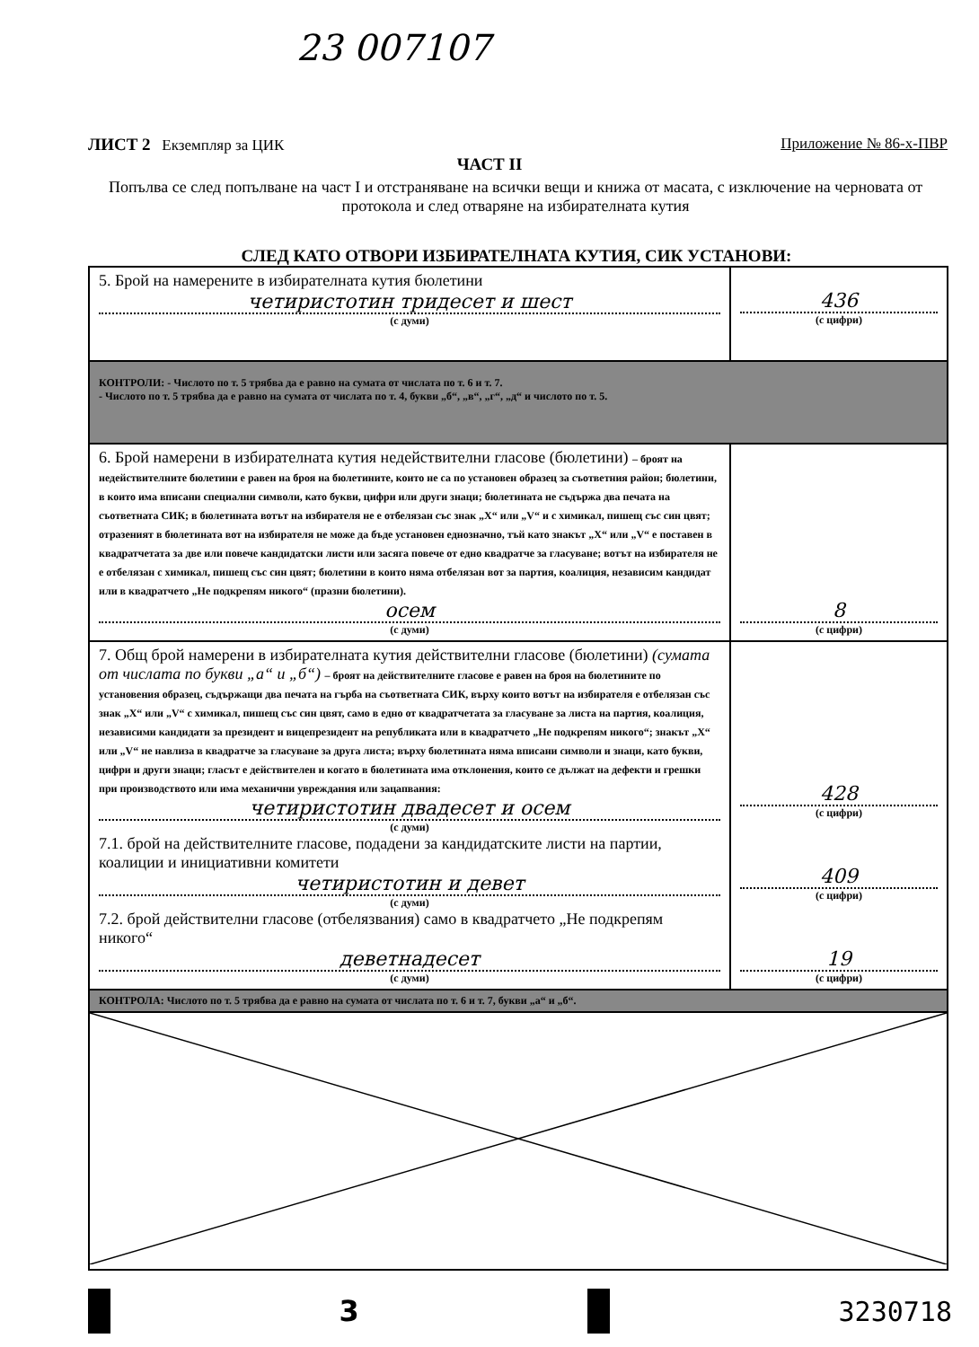23 007107
ЛИСТ 2 Екземпляр за ЦИК Приложение № 86-х-ПВР
ЧАСТ II
Попълва се след попълване на част I и отстраняване на всички вещи и книжа от масата, с изключение на черновата от протокола и след отваряне на избирателната кутия
СЛЕД КАТО ОТВОРИ ИЗБИРАТЕЛНАТА КУТИЯ, СИК УСТАНОВИ:
| 5. Брой на намерените в избирателната кутия бюлетини четиристотин тридесет и шест (с думи) | 436 (с цифри) |
| КОНТРОЛИ: - Числото по т. 5 трябва да е равно на сумата от числата по т. 6 и т. 7. - Числото по т. 5 трябва да е равно на сумата от числата по т. 4, букви „б“, „в“, „г“, „д“ и числото по т. 5. | |
| 6. Брой намерени в избирателната кутия недействителни гласове (бюлетини) – броят на недействителните бюлетини е равен на броя на бюлетините, които не са по установен образец за съответния район; бюлетини, в които има вписани специални символи, като букви, цифри или други знаци; бюлетината не съдържа два печата на съответната СИК; в бюлетината вотът на избирателя не е отбелязан със знак „X“ или „V“ и с химикал, пишещ със син цвят; отразеният в бюлетината вот на избирателя не може да бъде установен еднозначно, тъй като знакът „X“ или „V“ е поставен в квадратчетата за две или повече кандидатски листи или засяга повече от едно квадратче за гласуване; вотът на избирателя не е отбелязан с химикал, пишещ със син цвят; бюлетини в които няма отбелязан вот за партия, коалиция, независим кандидат или в квадратчето „Не подкрепям никого“ (празни бюлетини). осем (с думи) | 8 (с цифри) |
| 7. Общ брой намерени в избирателната кутия действителни гласове (бюлетини) (сумата от числата по букви „а“ и „б“) – броят на действителните гласове е равен на броя на бюлетините по установения образец, съдържащи два печата на гърба на съответната СИК, върху които вотът на избирателя е отбелязан със знак „X“ или „V“ с химикал, пишещ със син цвят, само в едно от квадратчетата за гласуване за листа на партия, коалиция, независими кандидати за президент и вицепрезидент на републиката или в квадратчето „Не подкрепям никого“; знакът „X“ или „V“ не навлиза в квадратче за гласуване за друга листа; върху бюлетината няма вписани символи и знаци, като букви, цифри и други знаци; гласът е действителен и когато в бюлетината има отклонения, които се дължат на дефекти и грешки при производството или има механични увреждания или зацапвания: четиристотин двадесет и осем (с думи) 7.1. брой на действителните гласове, подадени за кандидатските листи на партии, коалиции и инициативни комитети четиристотин и девет (с думи) 7.2. брой действителни гласове (отбелязвания) само в квадратчето „Не подкрепям никого“ деветнадесет (с думи) | 428 (с цифри) 409 (с цифри) 19 (с цифри) |
| КОНТРОЛА: Числото по т. 5 трябва да е равно на сумата от числата по т. 6 и т. 7, букви „а“ и „б“. | |
3 3230718